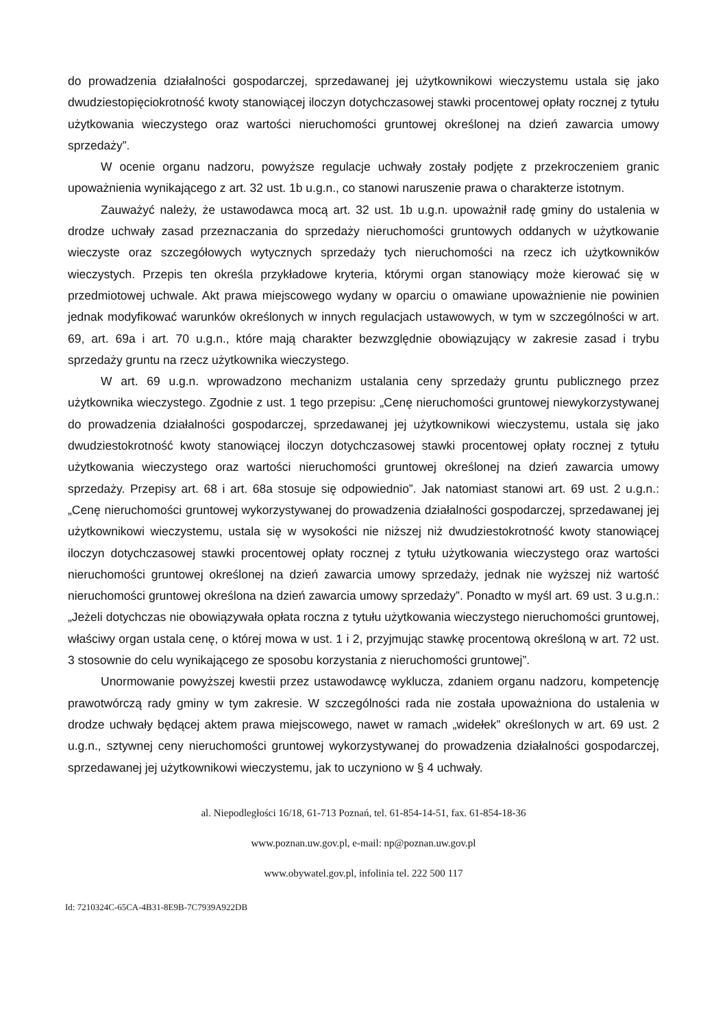do prowadzenia działalności gospodarczej, sprzedawanej jej użytkownikowi wieczystemu ustala się jako dwudziestopięciokrotność kwoty stanowiącej iloczyn dotychczasowej stawki procentowej opłaty rocznej z tytułu użytkowania wieczystego oraz wartości nieruchomości gruntowej określonej na dzień zawarcia umowy sprzedaży”.
W ocenie organu nadzoru, powyższe regulacje uchwały zostały podjęte z przekroczeniem granic upoważnienia wynikającego z art. 32 ust. 1b u.g.n., co stanowi naruszenie prawa o charakterze istotnym.
Zauważyć należy, że ustawodawca mocą art. 32 ust. 1b u.g.n. upoważnił radę gminy do ustalenia w drodze uchwały zasad przeznaczania do sprzedaży nieruchomości gruntowych oddanych w użytkowanie wieczyste oraz szczegółowych wytycznych sprzedaży tych nieruchomości na rzecz ich użytkowników wieczystych. Przepis ten określa przykładowe kryteria, którymi organ stanowiący może kierować się w przedmiotowej uchwale. Akt prawa miejscowego wydany w oparciu o omawiane upoważnienie nie powinien jednak modyfikować warunków określonych w innych regulacjach ustawowych, w tym w szczególności w art. 69, art. 69a i art. 70 u.g.n., które mają charakter bezwzględnie obowiązujący w zakresie zasad i trybu sprzedaży gruntu na rzecz użytkownika wieczystego.
W art. 69 u.g.n. wprowadzono mechanizm ustalania ceny sprzedaży gruntu publicznego przez użytkownika wieczystego. Zgodnie z ust. 1 tego przepisu: „Cenę nieruchomości gruntowej niewykorzystywanej do prowadzenia działalności gospodarczej, sprzedawanej jej użytkownikowi wieczystemu, ustala się jako dwudziestokrotność kwoty stanowiącej iloczyn dotychczasowej stawki procentowej opłaty rocznej z tytułu użytkowania wieczystego oraz wartości nieruchomości gruntowej określonej na dzień zawarcia umowy sprzedaży. Przepisy art. 68 i art. 68a stosuje się odpowiednio”. Jak natomiast stanowi art. 69 ust. 2 u.g.n.: „Cenę nieruchomości gruntowej wykorzystywanej do prowadzenia działalności gospodarczej, sprzedawanej jej użytkownikowi wieczystemu, ustala się w wysokości nie niższej niż dwudziestokrotność kwoty stanowiącej iloczyn dotychczasowej stawki procentowej opłaty rocznej z tytułu użytkowania wieczystego oraz wartości nieruchomości gruntowej określonej na dzień zawarcia umowy sprzedaży, jednak nie wyższej niż wartość nieruchomości gruntowej określona na dzień zawarcia umowy sprzedaży”. Ponadto w myśl art. 69 ust. 3 u.g.n.: „Jeżeli dotychczas nie obowiązywała opłata roczna z tytułu użytkowania wieczystego nieruchomości gruntowej, właściwy organ ustala cenę, o której mowa w ust. 1 i 2, przyjmując stawkę procentową określoną w art. 72 ust. 3 stosownie do celu wynikającego ze sposobu korzystania z nieruchomości gruntowej”.
Unormowanie powyższej kwestii przez ustawodawcę wyklucza, zdaniem organu nadzoru, kompetencję prawotwórczą rady gminy w tym zakresie. W szczególności rada nie została upoważniona do ustalenia w drodze uchwały będącej aktem prawa miejscowego, nawet w ramach „widełek” określonych w art. 69 ust. 2 u.g.n., sztywnej ceny nieruchomości gruntowej wykorzystywanej do prowadzenia działalności gospodarczej, sprzedawanej jej użytkownikowi wieczystemu, jak to uczyniono w § 4 uchwały.
al. Niepodległości 16/18, 61-713 Poznań, tel. 61-854-14-51, fax. 61-854-18-36
www.poznan.uw.gov.pl, e-mail: np@poznan.uw.gov.pl
www.obywatel.gov.pl, infolinia tel. 222 500 117
Id: 7210324C-65CA-4B31-8E9B-7C7939A922DB